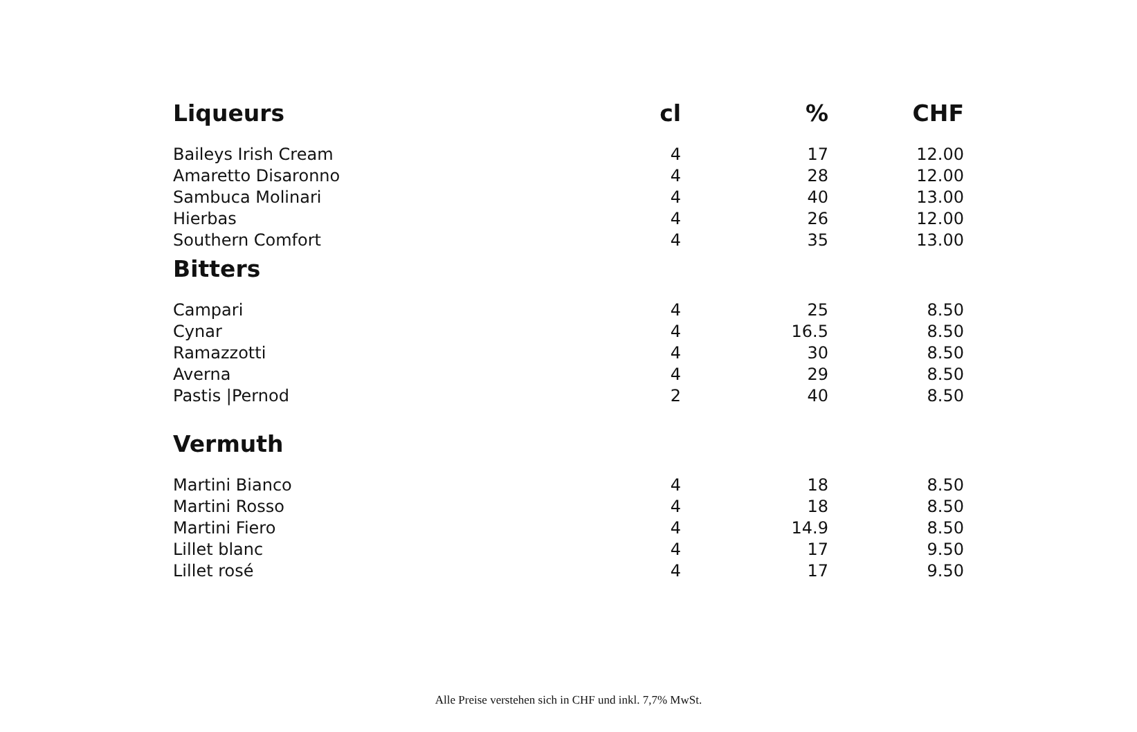| Liqueurs | cl | % | CHF |
| --- | --- | --- | --- |
| Baileys Irish Cream | 4 | 17 | 12.00 |
| Amaretto Disaronno | 4 | 28 | 12.00 |
| Sambuca Molinari | 4 | 40 | 13.00 |
| Hierbas | 4 | 26 | 12.00 |
| Southern Comfort | 4 | 35 | 13.00 |
| Bitters | | | |
| Campari | 4 | 25 | 8.50 |
| Cynar | 4 | 16.5 | 8.50 |
| Ramazzotti | 4 | 30 | 8.50 |
| Averna | 4 | 29 | 8.50 |
| Pastis /Pernod | 2 | 40 | 8.50 |
| Vermuth | | | |
| Martini Bianco | 4 | 18 | 8.50 |
| Martini Rosso | 4 | 18 | 8.50 |
| Martini Fiero | 4 | 14.9 | 8.50 |
| Lillet blanc | 4 | 17 | 9.50 |
| Lillet rosé | 4 | 17 | 9.50 |
Alle Preise verstehen sich in CHF und inkl. 7,7% MwSt.